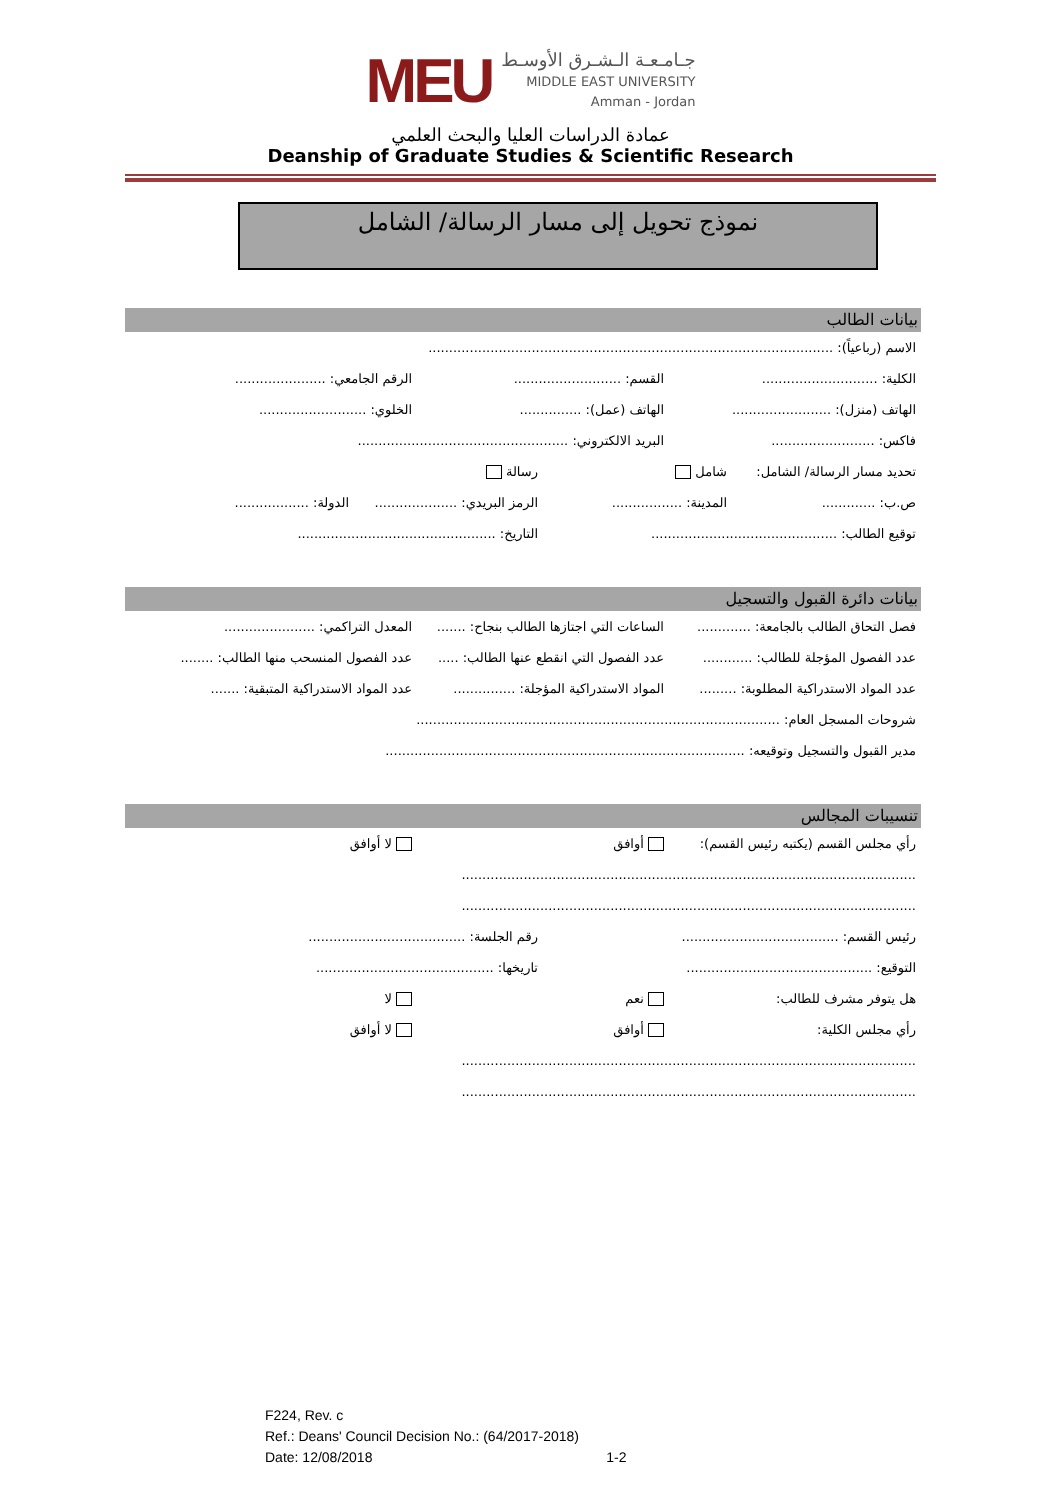MEU
جـامـعـة الـشـرق الأوسـط
MIDDLE EAST UNIVERSITY
Amman - Jordan
عمادة الدراسات العليا والبحث العلمي
Deanship of Graduate Studies & Scientific Research
نموذج تحويل إلى مسار الرسالة/ الشامل
بيانات الطالب
الاسم (رباعياً): ..................................................................................................
الكلية: ............................
القسم: ..........................
الرقم الجامعي: ......................
الهاتف (منزل): ........................
الهاتف (عمل): ...............
الخلوي: ..........................
فاكس: .........................
البريد الالكتروني: ...................................................
تحديد مسار الرسالة/ الشامل: شامل رسالة
ص.ب: ............. المدينة: .................
الرمز البريدي: ....................
الدولة: ..................
توقيع الطالب: .............................................
التاريخ: ................................................
بيانات دائرة القبول والتسجيل
فصل التحاق الطالب بالجامعة: .............
الساعات التي اجتازها الطالب بنجاح: .......
المعدل التراكمي: ......................
عدد الفصول المؤجلة للطالب: ............
عدد الفصول التي انقطع عنها الطالب: .....
عدد الفصول المنسحب منها الطالب: ........
عدد المواد الاستدراكية المطلوبة: .........
المواد الاستدراكية المؤجلة: ...............
عدد المواد الاستدراكية المتبقية: .......
شروحات المسجل العام: ........................................................................................
مدير القبول والتسجيل وتوقيعه: .......................................................................................
تنسيبات المجالس
رأي مجلس القسم (يكتبه رئيس القسم):
أوافق لا أوافق
..............................................................................................................
..............................................................................................................
رئيس القسم: ......................................
رقم الجلسة: ......................................
التوقيع: .............................................
تاريخها: ...........................................
هل يتوفر مشرف للطالب: نعم لا
رأي مجلس الكلية: أوافق لا أوافق
..............................................................................................................
..............................................................................................................
F224, Rev. c
Ref.: Deans' Council Decision No.: (64/2017-2018)
Date: 12/08/2018 1-2